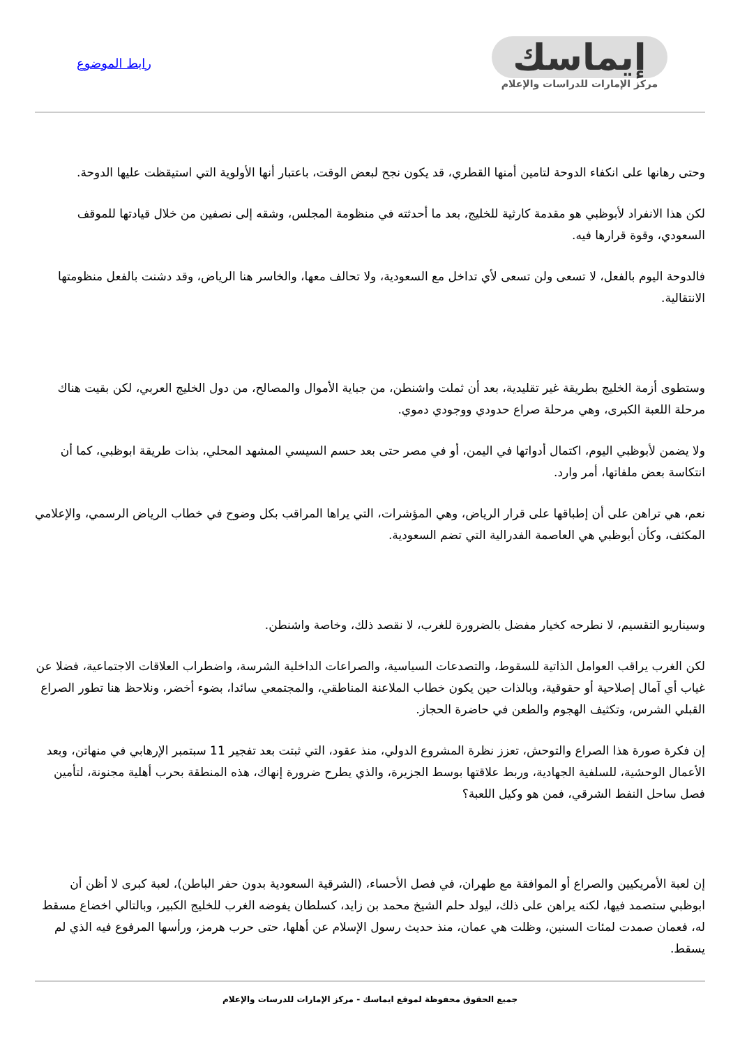إيماسك
مركز الإمارات للدراسات والإعلام
رابط الموضوع
وحتى رهانها على انكفاء الدوحة لتامين أمنها القطري، قد يكون نجح لبعض الوقت، باعتبار أنها الأولوية التي استيقظت عليها الدوحة.
لكن هذا الانفراد لأبوظبي هو مقدمة كارثية للخليج، بعد ما أحدثته في منظومة المجلس، وشقه إلى نصفين من خلال قيادتها للموقف السعودي، وقوة قرارها فيه.
فالدوحة اليوم بالفعل، لا تسعى ولن تسعى لأي تداخل مع السعودية، ولا تحالف معها، والخاسر هنا الرياض، وقد دشنت بالفعل منظومتها الانتقالية.
وستطوى أزمة الخليج بطريقة غير تقليدية، بعد أن ثملت واشنطن، من جباية الأموال والمصالح، من دول الخليج العربي، لكن بقيت هناك مرحلة اللعبة الكبرى، وهي مرحلة صراع حدودي ووجودي دموي.
ولا يضمن لأبوظبي اليوم، اكتمال أدواتها في اليمن، أو في مصر حتى بعد حسم السيسي المشهد المحلي، بذات طريقة ابوظبي، كما أن انتكاسة بعض ملفاتها، أمر وارد.
نعم، هي تراهن على أن إطباقها على قرار الرياض، وهي المؤشرات، التي يراها المراقب بكل وضوح في خطاب الرياض الرسمي، والإعلامي المكثف، وكأن أبوظبي هي العاصمة الفدرالية التي تضم السعودية.
وسيناريو التقسيم، لا نطرحه كخيار مفضل بالضرورة للغرب، لا نقصد ذلك، وخاصة واشنطن.
لكن الغرب يراقب العوامل الذاتية للسقوط، والتصدعات السياسية، والصراعات الداخلية الشرسة، واضطراب العلاقات الاجتماعية، فضلا عن غياب أي آمال إصلاحية أو حقوقية، وبالذات حين يكون خطاب الملاعنة المناطقي، والمجتمعي سائدا، بضوء أخضر، ونلاحظ هنا تطور الصراع القبلي الشرس، وتكثيف الهجوم والطعن في حاضرة الحجاز.
إن فكرة صورة هذا الصراع والتوحش، تعزز نظرة المشروع الدولي، منذ عقود، التي ثبتت بعد تفجير 11 سبتمبر الإرهابي في منهاتن، وبعد الأعمال الوحشية، للسلفية الجهادية، وربط علاقتها بوسط الجزيرة، والذي يطرح ضرورة إنهاك، هذه المنطقة بحرب أهلية مجنونة، لتأمين فصل ساحل النفط الشرقي، فمن هو وكيل اللعبة؟
إن لعبة الأمريكيين والصراع أو الموافقة مع طهران، في فصل الأحساء، (الشرقية السعودية بدون حفر الباطن)، لعبة كبرى لا أظن أن ابوظبي ستصمد فيها، لكنه يراهن على ذلك، ليولد حلم الشيخ محمد بن زايد، كسلطان يفوضه الغرب للخليج الكبير، وبالتالي اخضاع مسقط له، فعمان صمدت لمئات السنين، وظلت هي عمان، منذ حديث رسول الإسلام عن أهلها، حتى حرب هرمز، ورأسها المرفوع فيه الذي لم يسقط.
جميع الحقوق محفوظة لموقع ايماسك - مركز الإمارات للدرسات والإعلام